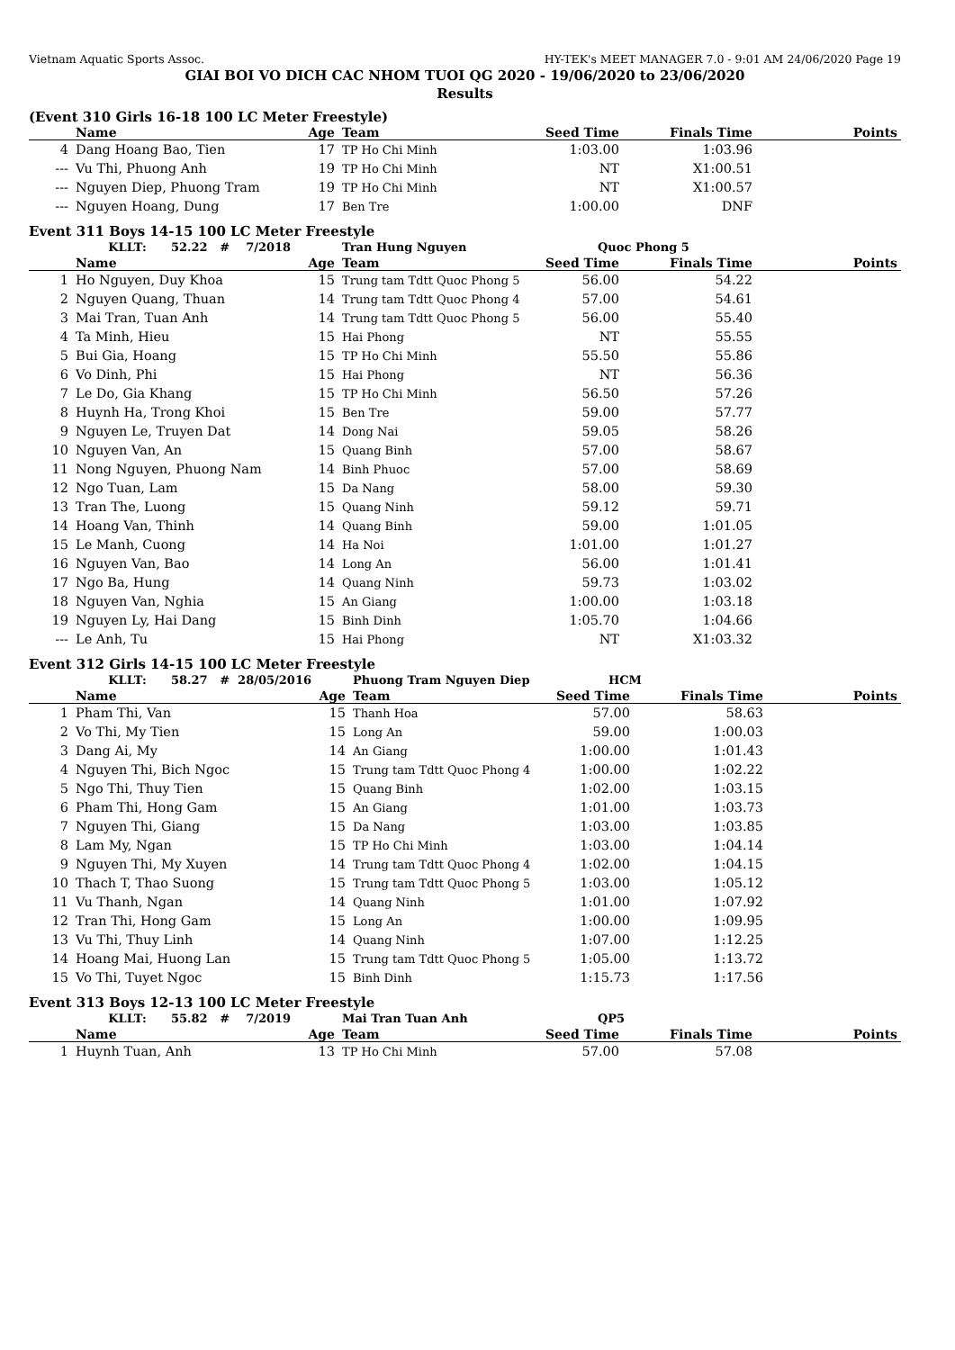Vietnam Aquatic Sports Assoc. HY-TEK's MEET MANAGER 7.0 - 9:01 AM 24/06/2020 Page 19
GIAI BOI VO DICH CAC NHOM TUOI QG 2020 - 19/06/2020 to 23/06/2020
Results
(Event 310 Girls 16-18 100 LC Meter Freestyle)
| | Name | Age | Team | Seed Time | Finals Time | Points |
| --- | --- | --- | --- | --- | --- | --- |
| 4 | Dang Hoang Bao, Tien | 17 | TP Ho Chi Minh | 1:03.00 | 1:03.96 | |
| --- | Vu Thi, Phuong Anh | 19 | TP Ho Chi Minh | NT | X1:00.51 | |
| --- | Nguyen Diep, Phuong Tram | 19 | TP Ho Chi Minh | NT | X1:00.57 | |
| --- | Nguyen Hoang, Dung | 17 | Ben Tre | 1:00.00 | DNF | |
Event 311 Boys 14-15 100 LC Meter Freestyle
| | KLLT: 52.22 # 7/2018 | | Tran Hung Nguyen | Quoc Phong 5 | | |
| | Name | Age | Team | Seed Time | Finals Time | Points |
| 1 | Ho Nguyen, Duy Khoa | 15 | Trung tam Tdtt Quoc Phong 5 | 56.00 | 54.22 | |
| 2 | Nguyen Quang, Thuan | 14 | Trung tam Tdtt Quoc Phong 4 | 57.00 | 54.61 | |
| 3 | Mai Tran, Tuan Anh | 14 | Trung tam Tdtt Quoc Phong 5 | 56.00 | 55.40 | |
| 4 | Ta Minh, Hieu | 15 | Hai Phong | NT | 55.55 | |
| 5 | Bui Gia, Hoang | 15 | TP Ho Chi Minh | 55.50 | 55.86 | |
| 6 | Vo Dinh, Phi | 15 | Hai Phong | NT | 56.36 | |
| 7 | Le Do, Gia Khang | 15 | TP Ho Chi Minh | 56.50 | 57.26 | |
| 8 | Huynh Ha, Trong Khoi | 15 | Ben Tre | 59.00 | 57.77 | |
| 9 | Nguyen Le, Truyen Dat | 14 | Dong Nai | 59.05 | 58.26 | |
| 10 | Nguyen Van, An | 15 | Quang Binh | 57.00 | 58.67 | |
| 11 | Nong Nguyen, Phuong Nam | 14 | Binh Phuoc | 57.00 | 58.69 | |
| 12 | Ngo Tuan, Lam | 15 | Da Nang | 58.00 | 59.30 | |
| 13 | Tran The, Luong | 15 | Quang Ninh | 59.12 | 59.71 | |
| 14 | Hoang Van, Thinh | 14 | Quang Binh | 59.00 | 1:01.05 | |
| 15 | Le Manh, Cuong | 14 | Ha Noi | 1:01.00 | 1:01.27 | |
| 16 | Nguyen Van, Bao | 14 | Long An | 56.00 | 1:01.41 | |
| 17 | Ngo Ba, Hung | 14 | Quang Ninh | 59.73 | 1:03.02 | |
| 18 | Nguyen Van, Nghia | 15 | An Giang | 1:00.00 | 1:03.18 | |
| 19 | Nguyen Ly, Hai Dang | 15 | Binh Dinh | 1:05.70 | 1:04.66 | |
| --- | Le Anh, Tu | 15 | Hai Phong | NT | X1:03.32 | |
Event 312 Girls 14-15 100 LC Meter Freestyle
| | KLLT: 58.27 # 28/05/2016 | | Phuong Tram Nguyen Diep | HCM | | |
| | Name | Age | Team | Seed Time | Finals Time | Points |
| 1 | Pham Thi, Van | 15 | Thanh Hoa | 57.00 | 58.63 | |
| 2 | Vo Thi, My Tien | 15 | Long An | 59.00 | 1:00.03 | |
| 3 | Dang Ai, My | 14 | An Giang | 1:00.00 | 1:01.43 | |
| 4 | Nguyen Thi, Bich Ngoc | 15 | Trung tam Tdtt Quoc Phong 4 | 1:00.00 | 1:02.22 | |
| 5 | Ngo Thi, Thuy Tien | 15 | Quang Binh | 1:02.00 | 1:03.15 | |
| 6 | Pham Thi, Hong Gam | 15 | An Giang | 1:01.00 | 1:03.73 | |
| 7 | Nguyen Thi, Giang | 15 | Da Nang | 1:03.00 | 1:03.85 | |
| 8 | Lam My, Ngan | 15 | TP Ho Chi Minh | 1:03.00 | 1:04.14 | |
| 9 | Nguyen Thi, My Xuyen | 14 | Trung tam Tdtt Quoc Phong 4 | 1:02.00 | 1:04.15 | |
| 10 | Thach T, Thao Suong | 15 | Trung tam Tdtt Quoc Phong 5 | 1:03.00 | 1:05.12 | |
| 11 | Vu Thanh, Ngan | 14 | Quang Ninh | 1:01.00 | 1:07.92 | |
| 12 | Tran Thi, Hong Gam | 15 | Long An | 1:00.00 | 1:09.95 | |
| 13 | Vu Thi, Thuy Linh | 14 | Quang Ninh | 1:07.00 | 1:12.25 | |
| 14 | Hoang Mai, Huong Lan | 15 | Trung tam Tdtt Quoc Phong 5 | 1:05.00 | 1:13.72 | |
| 15 | Vo Thi, Tuyet Ngoc | 15 | Binh Dinh | 1:15.73 | 1:17.56 | |
Event 313 Boys 12-13 100 LC Meter Freestyle
| | KLLT: 55.82 # 7/2019 | | Mai Tran Tuan Anh | QP5 | | |
| | Name | Age | Team | Seed Time | Finals Time | Points |
| 1 | Huynh Tuan, Anh | 13 | TP Ho Chi Minh | 57.00 | 57.08 | |